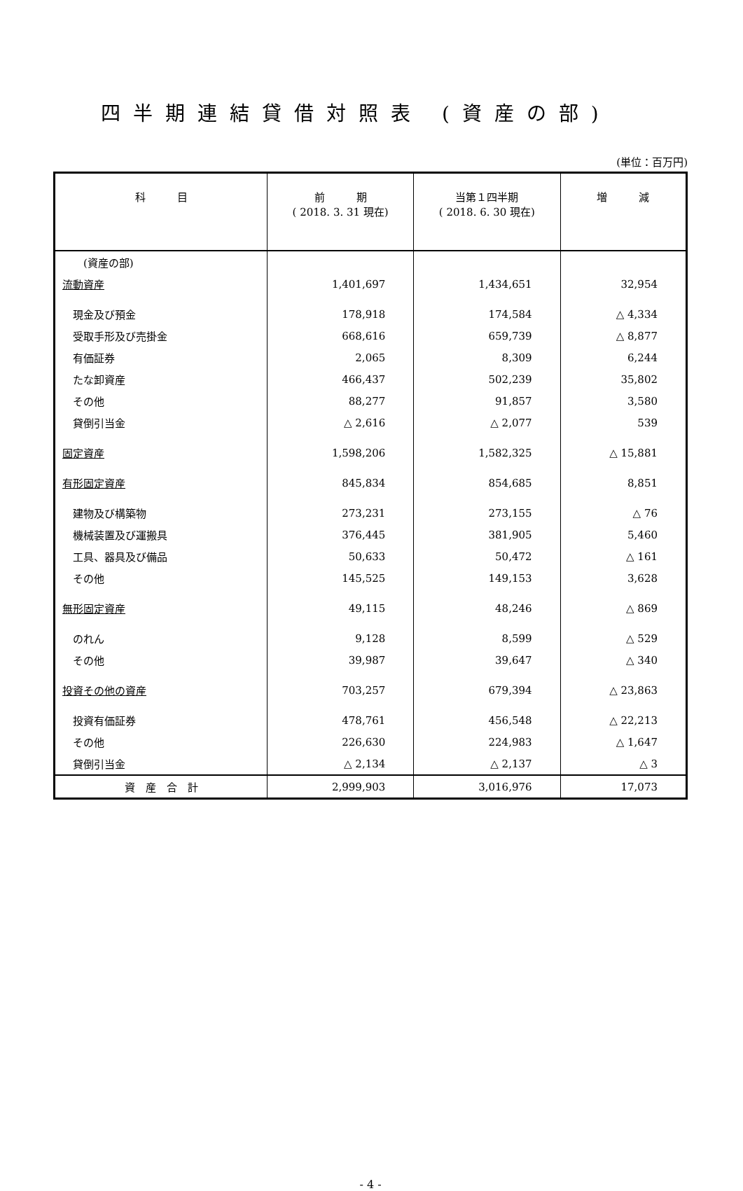四半期連結貸借対照表 (資産の部)
(単位：百万円)
| 科 目 | 前 期 ( 2018. 3. 31 現在) | 当第１四半期 ( 2018. 6. 30 現在) | 増 減 |
| --- | --- | --- | --- |
| (資産の部) | | | |
| 流動資産 | 1,401,697 | 1,434,651 | 32,954 |
| 現金及び預金 | 178,918 | 174,584 | △ 4,334 |
| 受取手形及び売掛金 | 668,616 | 659,739 | △ 8,877 |
| 有価証券 | 2,065 | 8,309 | 6,244 |
| たな卸資産 | 466,437 | 502,239 | 35,802 |
| その他 | 88,277 | 91,857 | 3,580 |
| 貸倒引当金 | △ 2,616 | △ 2,077 | 539 |
| 固定資産 | 1,598,206 | 1,582,325 | △ 15,881 |
| 有形固定資産 | 845,834 | 854,685 | 8,851 |
| 建物及び構築物 | 273,231 | 273,155 | △ 76 |
| 機械装置及び運搬具 | 376,445 | 381,905 | 5,460 |
| 工具、器具及び備品 | 50,633 | 50,472 | △ 161 |
| その他 | 145,525 | 149,153 | 3,628 |
| 無形固定資産 | 49,115 | 48,246 | △ 869 |
| のれん | 9,128 | 8,599 | △ 529 |
| その他 | 39,987 | 39,647 | △ 340 |
| 投資その他の資産 | 703,257 | 679,394 | △ 23,863 |
| 投資有価証券 | 478,761 | 456,548 | △ 22,213 |
| その他 | 226,630 | 224,983 | △ 1,647 |
| 貸倒引当金 | △ 2,134 | △ 2,137 | △ 3 |
| 資 産 合 計 | 2,999,903 | 3,016,976 | 17,073 |
- 4 -